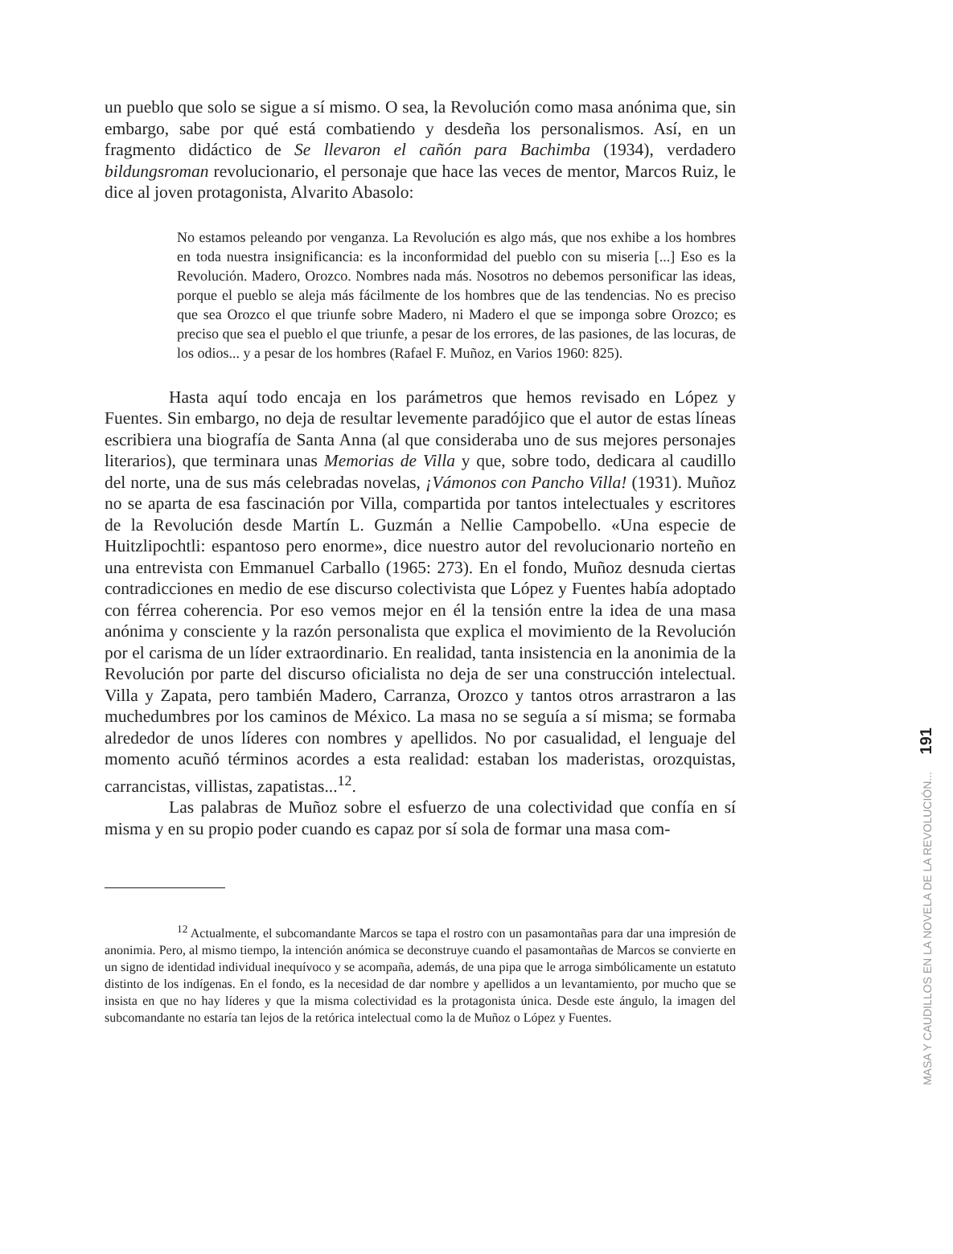un pueblo que solo se sigue a sí mismo. O sea, la Revolución como masa anónima que, sin embargo, sabe por qué está combatiendo y desdeña los personalismos. Así, en un fragmento didáctico de Se llevaron el cañón para Bachimba (1934), verdadero bildungsroman revolucionario, el personaje que hace las veces de mentor, Marcos Ruiz, le dice al joven protagonista, Alvarito Abasolo:
No estamos peleando por venganza. La Revolución es algo más, que nos exhibe a los hombres en toda nuestra insignificancia: es la inconformidad del pueblo con su miseria [...] Eso es la Revolución. Madero, Orozco. Nombres nada más. Nosotros no debemos personificar las ideas, porque el pueblo se aleja más fácilmente de los hombres que de las tendencias. No es preciso que sea Orozco el que triunfe sobre Madero, ni Madero el que se imponga sobre Orozco; es preciso que sea el pueblo el que triunfe, a pesar de los errores, de las pasiones, de las locuras, de los odios... y a pesar de los hombres (Rafael F. Muñoz, en Varios 1960: 825).
Hasta aquí todo encaja en los parámetros que hemos revisado en López y Fuentes. Sin embargo, no deja de resultar levemente paradójico que el autor de estas líneas escribiera una biografía de Santa Anna (al que consideraba uno de sus mejores personajes literarios), que terminara unas Memorias de Villa y que, sobre todo, dedicara al caudillo del norte, una de sus más celebradas novelas, ¡Vámonos con Pancho Villa! (1931). Muñoz no se aparta de esa fascinación por Villa, compartida por tantos intelectuales y escritores de la Revolución desde Martín L. Guzmán a Nellie Campobello. «Una especie de Huitzlipochtli: espantoso pero enorme», dice nuestro autor del revolucionario norteño en una entrevista con Emmanuel Carballo (1965: 273). En el fondo, Muñoz desnuda ciertas contradicciones en medio de ese discurso colectivista que López y Fuentes había adoptado con férrea coherencia. Por eso vemos mejor en él la tensión entre la idea de una masa anónima y consciente y la razón personalista que explica el movimiento de la Revolución por el carisma de un líder extraordinario. En realidad, tanta insistencia en la anonimia de la Revolución por parte del discurso oficialista no deja de ser una construcción intelectual. Villa y Zapata, pero también Madero, Carranza, Orozco y tantos otros arrastraron a las muchedumbres por los caminos de México. La masa no se seguía a sí misma; se formaba alrededor de unos líderes con nombres y apellidos. No por casualidad, el lenguaje del momento acuñó términos acordes a esta realidad: estaban los maderistas, orozquistas, carrancistas, villistas, zapatistas...<sup>12</sup>.
Las palabras de Muñoz sobre el esfuerzo de una colectividad que confía en sí misma y en su propio poder cuando es capaz por sí sola de formar una masa com-
<sup>12</sup> Actualmente, el subcomandante Marcos se tapa el rostro con un pasamontañas para dar una impresión de anonimia. Pero, al mismo tiempo, la intención anómica se deconstruye cuando el pasamontañas de Marcos se convierte en un signo de identidad individual inequívoco y se acompaña, además, de una pipa que le arroga simbólicamente un estatuto distinto de los indígenas. En el fondo, es la necesidad de dar nombre y apellidos a un levantamiento, por mucho que se insista en que no hay líderes y que la misma colectividad es la protagonista única. Desde este ángulo, la imagen del subcomandante no estaría tan lejos de la retórica intelectual como la de Muñoz o López y Fuentes.
191
MASA Y CAUDILLOS EN LA NOVELA DE LA REVOLUCIÓN...